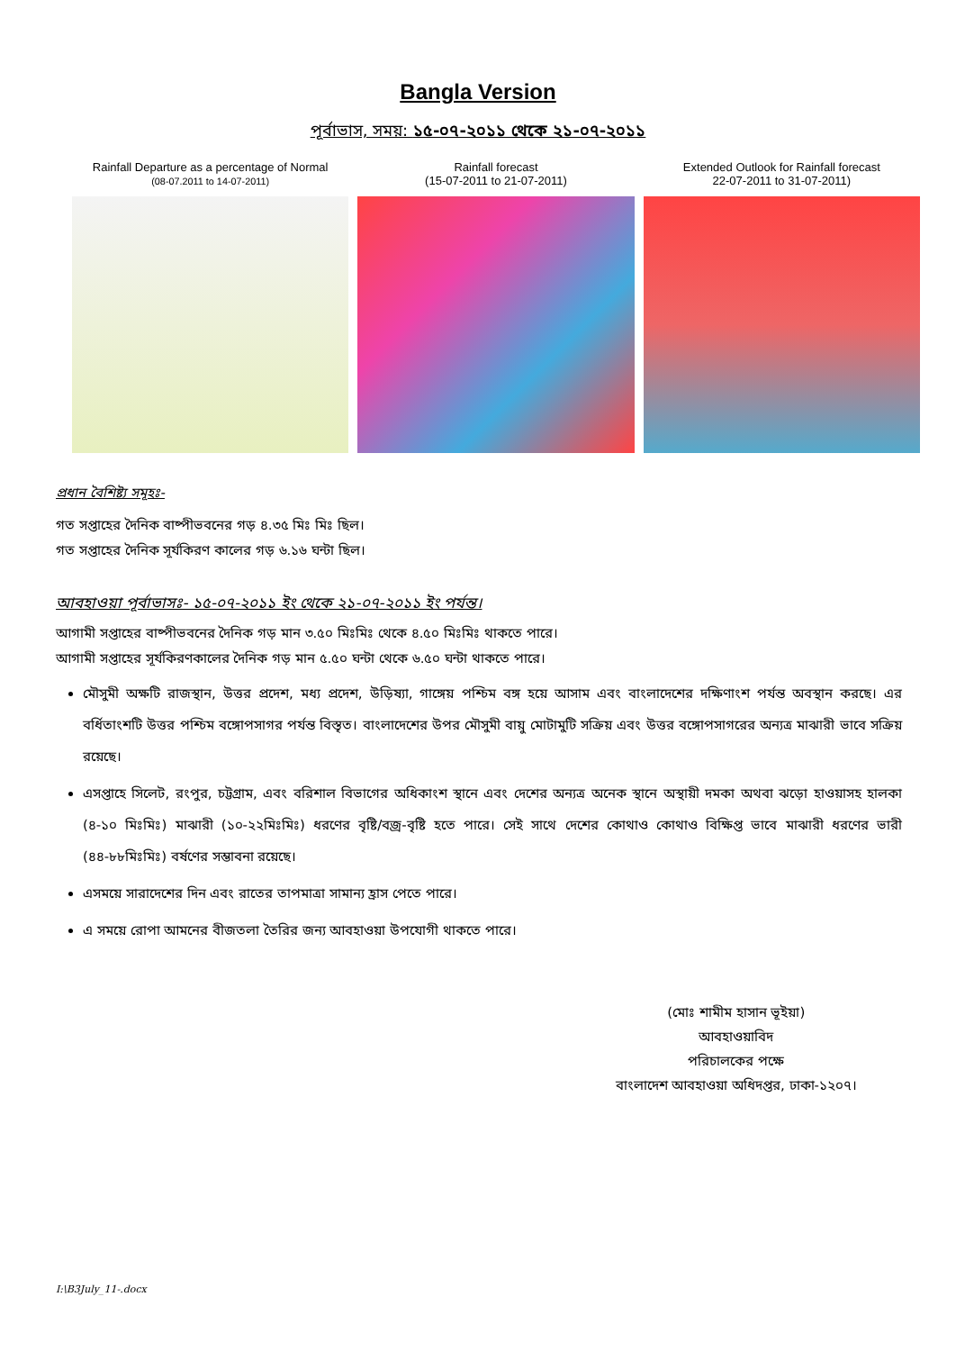Bangla Version
পূর্বাভাস, সময়: ১৫-০৭-২০১১ থেকে ২১-০৭-২০১১
Rainfall Departure as a percentage of Normal
(08-07.2011 to 14-07-2011)
Rainfall forecast
(15-07-2011 to 21-07-2011)
Extended Outlook for Rainfall forecast
22-07-2011 to 31-07-2011)
প্রধান বৈশিষ্ট্য সমূহঃ-
গত সপ্তাহের দৈনিক বাষ্পীভবনের গড় ৪.৩৫ মিঃ মিঃ ছিল।
গত সপ্তাহের দৈনিক সূর্যকিরণ কালের গড় ৬.১৬ ঘন্টা ছিল।
আবহাওয়া পূর্বাভাসঃ- ১৫-০৭-২০১১ ইং থেকে ২১-০৭-২০১১ ইং পর্যন্ত।
আগামী সপ্তাহের বাষ্পীভবনের দৈনিক গড় মান ৩.৫০ মিঃমিঃ থেকে ৪.৫০ মিঃমিঃ থাকতে পারে।
আগামী সপ্তাহের সূর্যকিরণকালের দৈনিক গড় মান ৫.৫০ ঘন্টা থেকে ৬.৫০ ঘন্টা থাকতে পারে।
মৌসুমী অক্ষটি রাজস্থান, উত্তর প্রদেশ, মধ্য প্রদেশ, উড়িষ্যা, গাঙ্গেয় পশ্চিম বঙ্গ হয়ে আসাম এবং বাংলাদেশের দক্ষিণাংশ পর্যন্ত অবস্থান করছে। এর বর্ধিতাংশটি উত্তর পশ্চিম বঙ্গোপসাগর পর্যন্ত বিস্তৃত। বাংলাদেশের উপর মৌসুমী বায়ু মোটামুটি সক্রিয় এবং উত্তর বঙ্গোপসাগরের অন্যত্র মাঝারী ভাবে সক্রিয় রয়েছে।
এসপ্তাহে সিলেট, রংপুর, চট্টগ্রাম, এবং বরিশাল বিভাগের অধিকাংশ স্থানে এবং দেশের অন্যত্র অনেক স্থানে অস্থায়ী দমকা অথবা ঝড়ো হাওয়াসহ হালকা (৪-১০ মিঃমিঃ) মাঝারী (১০-২২মিঃমিঃ) ধরণের বৃষ্টি/বজ্র-বৃষ্টি হতে পারে। সেই সাথে দেশের কোথাও কোথাও বিক্ষিপ্ত ভাবে মাঝারী ধরণের ভারী (৪৪-৮৮মিঃমিঃ) বর্ষণের সম্ভাবনা রয়েছে।
এসময়ে সারাদেশের দিন এবং রাতের তাপমাত্রা সামান্য হ্রাস পেতে পারে।
এ সময়ে রোপা আমনের বীজতলা তৈরির জন্য আবহাওয়া উপযোগী থাকতে পারে।
(মোঃ শামীম হাসান ভূইয়া)
আবহাওয়াবিদ
পরিচালকের পক্ষে
বাংলাদেশ আবহাওয়া অধিদপ্তর, ঢাকা-১২০৭।
I:\B3July_11-.docx